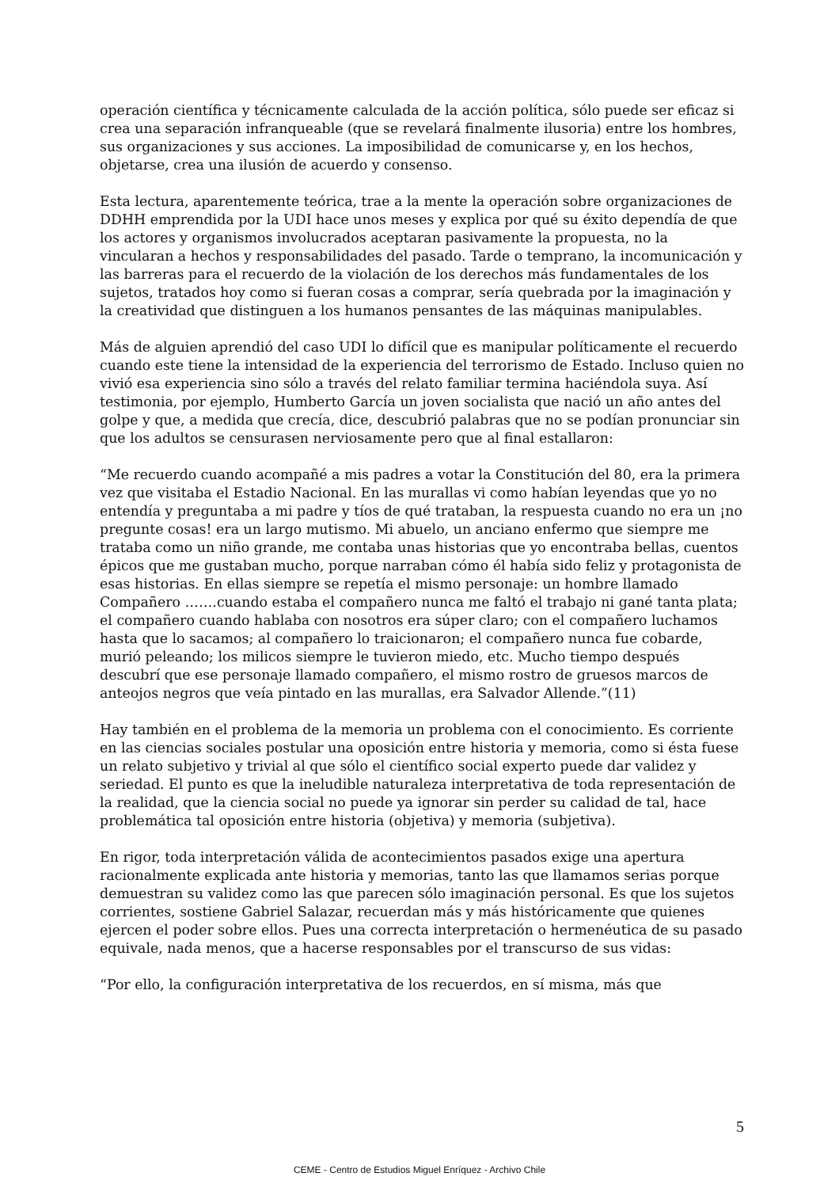operación científica y técnicamente calculada de la acción política, sólo puede ser eficaz si crea una separación infranqueable (que se revelará finalmente ilusoria) entre los hombres, sus organizaciones y sus acciones. La imposibilidad de comunicarse y, en los hechos, objetarse, crea una ilusión de acuerdo y consenso.
Esta lectura, aparentemente teórica, trae a la mente la operación sobre organizaciones de DDHH emprendida por la UDI hace unos meses y explica por qué su éxito dependía de que los actores y organismos involucrados aceptaran pasivamente la propuesta, no la vincularan a hechos y responsabilidades del pasado. Tarde o temprano, la incomunicación y las barreras para el recuerdo de la violación de los derechos más fundamentales de los sujetos, tratados hoy como si fueran cosas a comprar, sería quebrada por la imaginación y la creatividad que distinguen a los humanos pensantes de las máquinas manipulables.
Más de alguien aprendió del caso UDI lo difícil que es manipular políticamente el recuerdo cuando este tiene la intensidad de la experiencia del terrorismo de Estado. Incluso quien no vivió esa experiencia sino sólo a través del relato familiar termina haciéndola suya. Así testimonia, por ejemplo, Humberto García un joven socialista que nació un año antes del golpe y que, a medida que crecía, dice, descubrió palabras que no se podían pronunciar sin que los adultos se censurasen nerviosamente pero que al final estallaron:
“Me recuerdo cuando acompañé a mis padres a votar la Constitución del 80, era la primera vez que visitaba el Estadio Nacional. En las murallas vi como habían leyendas que yo no entendía y preguntaba a mi padre y tíos de qué trataban, la respuesta cuando no era un ¡no pregunte cosas! era un largo mutismo. Mi abuelo, un anciano enfermo que siempre me trataba como un niño grande, me contaba unas historias que yo encontraba bellas, cuentos épicos que me gustaban mucho, porque narraban cómo él había sido feliz y protagonista de esas historias. En ellas siempre se repetía el mismo personaje: un hombre llamado Compañero …….cuando estaba el compañero nunca me faltó el trabajo ni gané tanta plata; el compañero cuando hablaba con nosotros era súper claro; con el compañero luchamos hasta que lo sacamos; al compañero lo traicionaron; el compañero nunca fue cobarde, murió peleando; los milicos siempre le tuvieron miedo, etc. Mucho tiempo después descubrí que ese personaje llamado compañero, el mismo rostro de gruesos marcos de anteojos negros que veía pintado en las murallas, era Salvador Allende.”(11)
Hay también en el problema de la memoria un problema con el conocimiento. Es corriente en las ciencias sociales postular una oposición entre historia y memoria, como si ésta fuese un relato subjetivo y trivial al que sólo el científico social experto puede dar validez y seriedad. El punto es que la ineludible naturaleza interpretativa de toda representación de la realidad, que la ciencia social no puede ya ignorar sin perder su calidad de tal, hace problemática tal oposición entre historia (objetiva) y memoria (subjetiva).
En rigor, toda interpretación válida de acontecimientos pasados exige una apertura racionalmente explicada ante historia y memorias, tanto las que llamamos serias porque demuestran su validez como las que parecen sólo imaginación personal. Es que los sujetos corrientes, sostiene Gabriel Salazar, recuerdan más y más históricamente que quienes ejercen el poder sobre ellos. Pues una correcta interpretación o hermenéutica de su pasado equivale, nada menos, que a hacerse responsables por el transcurso de sus vidas:
“Por ello, la configuración interpretativa de los recuerdos, en sí misma, más que
5
CEME - Centro de Estudios Miguel Enríquez - Archivo Chile